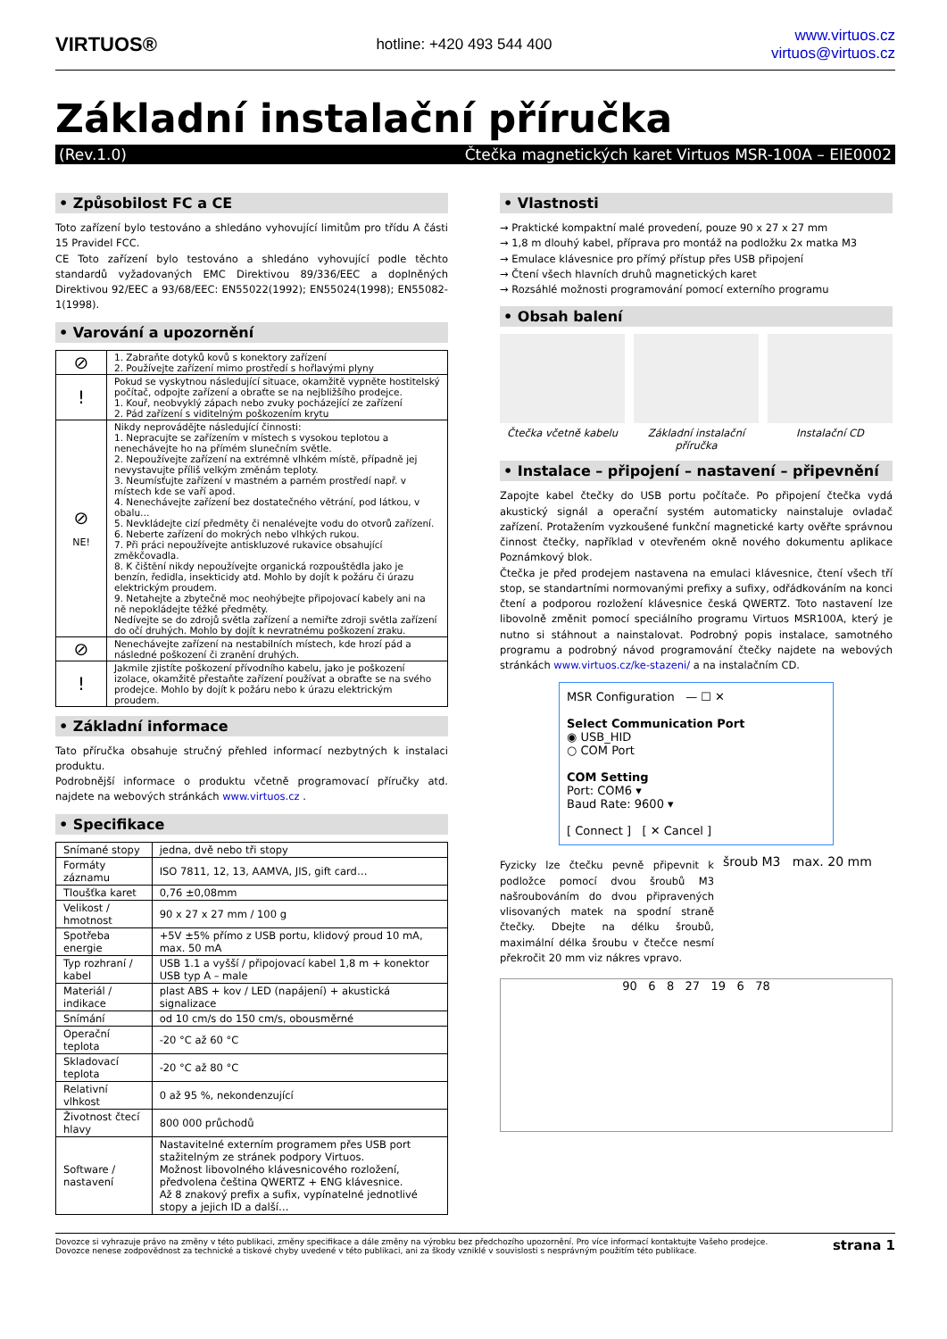VIRTUOS®
hotline: +420 493 544 400
www.virtuos.cz
virtuos@virtuos.cz
Základní instalační příručka
(Rev.1.0) Čtečka magnetických karet Virtuos MSR-100A – EIE0002
• Způsobilost FC a CE
Toto zařízení bylo testováno a shledáno vyhovující limitům pro třídu A části 15 Pravidel FCC.
CE Toto zařízení bylo testováno a shledáno vyhovující podle těchto standardů vyžadovaných EMC Direktivou 89/336/EEC a doplněných Direktivou 92/EEC a 93/68/EEC: EN55022(1992); EN55024(1998); EN55082-1(1998).
• Varování a upozornění
| ⊘ | 1. Zabraňte dotyků kovů s konektory zařízení 2. Používejte zařízení mimo prostředí s hořlavými plyny |
| ! | Pokud se vyskytnou následující situace, okamžitě vypněte hostitelský počítač, odpojte zařízení a obraťte se na nejbližšího prodejce. 1. Kouř, neobvyklý zápach nebo zvuky pocházející ze zařízení 2. Pád zařízení s viditelným poškozením krytu |
| ⊘ NE! | Nikdy neprovádějte následující činnosti: 1. Nepracujte se zařízením v místech s vysokou teplotou a nenechávejte ho na přímém slunečním světle. 2. Nepoužívejte zařízení na extrémně vlhkém místě, případně jej nevystavujte příliš velkým změnám teploty. 3. Neumísťujte zařízení v mastném a parném prostředí např. v místech kde se vaří apod. 4. Nenechávejte zařízení bez dostatečného větrání, pod látkou, v obalu… 5. Nevkládejte cizí předměty či nenalévejte vodu do otvorů zařízení. 6. Neberte zařízení do mokrých nebo vlhkých rukou. 7. Při práci nepoužívejte antiskluzové rukavice obsahující změkčovadla. 8. K čištění nikdy nepoužívejte organická rozpouštědla jako je benzín, ředidla, insekticidy atd. Mohlo by dojít k požáru či úrazu elektrickým proudem. 9. Netahejte a zbytečně moc neohýbejte připojovací kabely ani na ně nepokládejte těžké předměty. Nedívejte se do zdrojů světla zařízení a nemiřte zdroji světla zařízení do očí druhých. Mohlo by dojít k nevratnému poškození zraku. |
| ⊘ | Nenechávejte zařízení na nestabilních místech, kde hrozí pád a následné poškození či zranění druhých. |
| ! | Jakmile zjistíte poškození přívodního kabelu, jako je poškození izolace, okamžitě přestaňte zařízení používat a obraťte se na svého prodejce. Mohlo by dojít k požáru nebo k úrazu elektrickým proudem. |
• Základní informace
Tato příručka obsahuje stručný přehled informací nezbytných k instalaci produktu.
Podrobnější informace o produktu včetně programovací příručky atd. najdete na webových stránkách www.virtuos.cz .
• Specifikace
| Snímané stopy | jedna, dvě nebo tři stopy |
| Formáty záznamu | ISO 7811, 12, 13, AAMVA, JIS, gift card… |
| Tloušťka karet | 0,76 ±0,08mm |
| Velikost / hmotnost | 90 x 27 x 27 mm / 100 g |
| Spotřeba energie | +5V ±5% přímo z USB portu, klidový proud 10 mA, max. 50 mA |
| Typ rozhraní / kabel | USB 1.1 a vyšší / připojovací kabel 1,8 m + konektor USB typ A – male |
| Materiál / indikace | plast ABS + kov / LED (napájení) + akustická signalizace |
| Snímání | od 10 cm/s do 150 cm/s, obousměrné |
| Operační teplota | -20 °C až 60 °C |
| Skladovací teplota | -20 °C až 80 °C |
| Relativní vlhkost | 0 až 95 %, nekondenzující |
| Životnost čtecí hlavy | 800 000 průchodů |
| Software / nastavení | Nastavitelné externím programem přes USB port stažitelným ze stránek podpory Virtuos. Možnost libovolného klávesnicového rozložení, předvolena čeština QWERTZ + ENG klávesnice. Až 8 znakový prefix a sufix, vypínatelné jednotlivé stopy a jejich ID a další… |
• Vlastnosti
→ Praktické kompaktní malé provedení, pouze 90 x 27 x 27 mm
→ 1,8 m dlouhý kabel, příprava pro montáž na podložku 2x matka M3
→ Emulace klávesnice pro přímý přístup přes USB připojení
→ Čtení všech hlavních druhů magnetických karet
→ Rozsáhlé možnosti programování pomocí externího programu
• Obsah balení
Čtečka včetně kabelu Základní instalační příručka
Instalační CD
• Instalace – připojení – nastavení – připevnění
Zapojte kabel čtečky do USB portu počítače. Po připojení čtečka vydá akustický signál a operační systém automaticky nainstaluje ovladač zařízení. Protažením vyzkoušené funkční magnetické karty ověřte správnou činnost čtečky, například v otevřeném okně nového dokumentu aplikace Poznámkový blok.
Čtečka je před prodejem nastavena na emulaci klávesnice, čtení všech tří stop, se standartními normovanými prefixy a sufixy, odřádkováním na konci čtení a podporou rozložení klávesnice česká QWERTZ. Toto nastavení lze libovolně změnit pomocí speciálního programu Virtuos MSR100A, který je nutno si stáhnout a nainstalovat. Podrobný popis instalace, samotného programu a podrobný návod programování čtečky najdete na webových stránkách www.virtuos.cz/ke-stazeni/ a na instalačním CD.
MSR Configuration — ☐ ✕
Select Communication Port
◉ USB_HID
○ COM Port
COM Setting
Port: COM6 ▾
Baud Rate: 9600 ▾
[ Connect ] [ ✕ Cancel ]
Fyzicky lze čtečku pevně připevnit k podložce pomocí dvou šroubů M3 našroubováním do dvou připravených vlisovaných matek na spodní straně čtečky. Dbejte na délku šroubů, maximální délka šroubu v čtečce nesmí překročit 20 mm viz nákres vpravo.
šroub M3 max. 20 mm
90 6 8 27 19 6 78
Dovozce si vyhrazuje právo na změny v této publikaci, změny specifikace a dále změny na výrobku bez předchozího upozornění. Pro více informací kontaktujte Vašeho prodejce.
Dovozce nenese zodpovědnost za technické a tiskové chyby uvedené v této publikaci, ani za škody vzniklé v souvislosti s nesprávným použitím této publikace.
strana 1